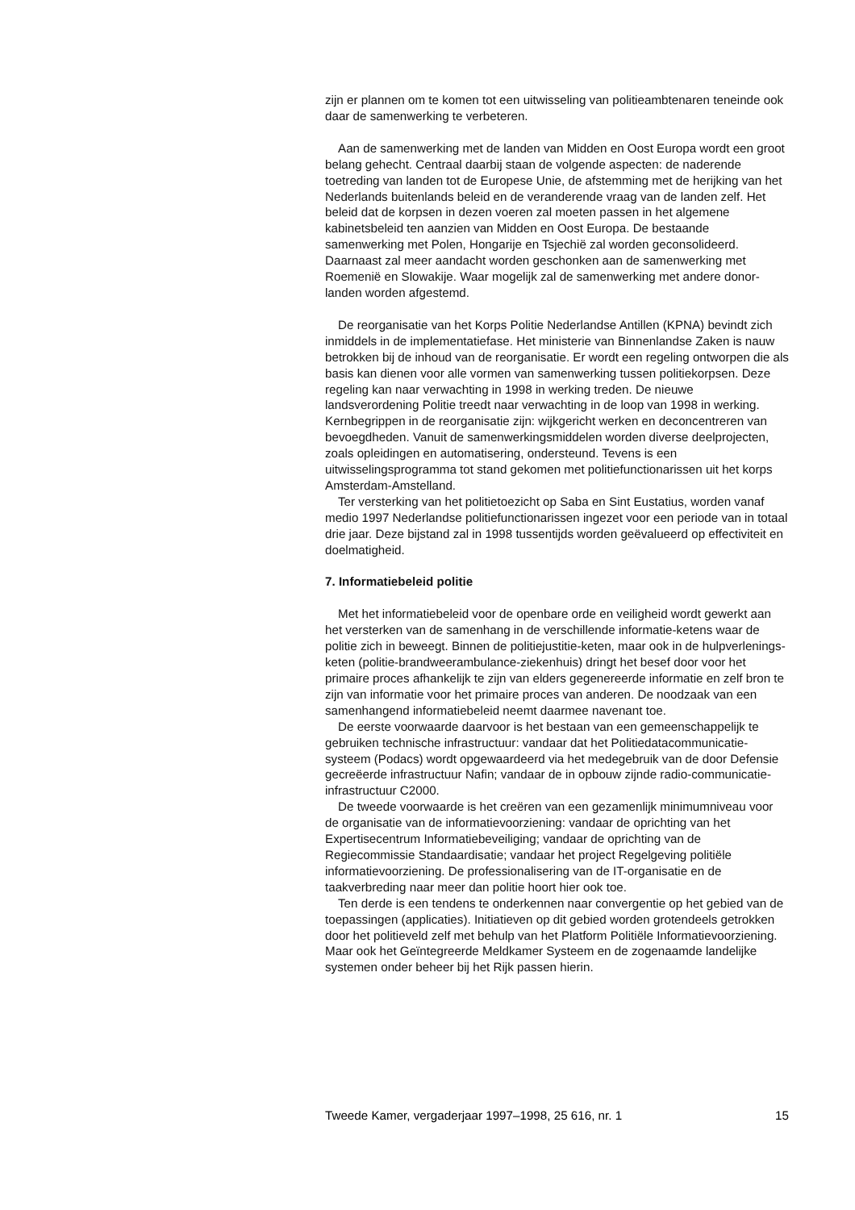zijn er plannen om te komen tot een uitwisseling van politieambtenaren teneinde ook daar de samenwerking te verbeteren.
Aan de samenwerking met de landen van Midden en Oost Europa wordt een groot belang gehecht. Centraal daarbij staan de volgende aspecten: de naderende toetreding van landen tot de Europese Unie, de afstemming met de herijking van het Nederlands buitenlands beleid en de veranderende vraag van de landen zelf. Het beleid dat de korpsen in dezen voeren zal moeten passen in het algemene kabinetsbeleid ten aanzien van Midden en Oost Europa. De bestaande samenwerking met Polen, Hongarije en Tsjechië zal worden geconsolideerd. Daarnaast zal meer aandacht worden geschonken aan de samenwerking met Roemenië en Slowakije. Waar mogelijk zal de samenwerking met andere donor-landen worden afgestemd.
De reorganisatie van het Korps Politie Nederlandse Antillen (KPNA) bevindt zich inmiddels in de implementatiefase. Het ministerie van Binnenlandse Zaken is nauw betrokken bij de inhoud van de reorganisatie. Er wordt een regeling ontworpen die als basis kan dienen voor alle vormen van samenwerking tussen politiekorpsen. Deze regeling kan naar verwachting in 1998 in werking treden. De nieuwe landsverordening Politie treedt naar verwachting in de loop van 1998 in werking. Kernbegrippen in de reorganisatie zijn: wijkgericht werken en deconcentreren van bevoegdheden. Vanuit de samenwerkingsmiddelen worden diverse deelprojecten, zoals opleidingen en automatisering, ondersteund. Tevens is een uitwisselingsprogramma tot stand gekomen met politiefunctionarissen uit het korps Amsterdam-Amstelland.
Ter versterking van het politietoezicht op Saba en Sint Eustatius, worden vanaf medio 1997 Nederlandse politiefunctionarissen ingezet voor een periode van in totaal drie jaar. Deze bijstand zal in 1998 tussentijds worden geëvalueerd op effectiviteit en doelmatigheid.
7. Informatiebeleid politie
Met het informatiebeleid voor de openbare orde en veiligheid wordt gewerkt aan het versterken van de samenhang in de verschillende informatie-ketens waar de politie zich in beweegt. Binnen de politiejustitie-keten, maar ook in de hulpverlenings-keten (politie-brandweerambulance-ziekenhuis) dringt het besef door voor het primaire proces afhankelijk te zijn van elders gegenereerde informatie en zelf bron te zijn van informatie voor het primaire proces van anderen. De noodzaak van een samenhangend informatiebeleid neemt daarmee navenant toe.
De eerste voorwaarde daarvoor is het bestaan van een gemeenschappelijk te gebruiken technische infrastructuur: vandaar dat het Politiedatacommunicatie-systeem (Podacs) wordt opgewaardeerd via het medegebruik van de door Defensie gecreëerde infrastructuur Nafin; vandaar de in opbouw zijnde radio-communicatie-infrastructuur C2000.
De tweede voorwaarde is het creëren van een gezamenlijk minimumniveau voor de organisatie van de informatievoorziening: vandaar de oprichting van het Expertisecentrum Informatiebeveiliging; vandaar de oprichting van de Regiecommissie Standaardisatie; vandaar het project Regelgeving politiële informatievoorziening. De professionalisering van de IT-organisatie en de taakverbreding naar meer dan politie hoort hier ook toe.
Ten derde is een tendens te onderkennen naar convergentie op het gebied van de toepassingen (applicaties). Initiatieven op dit gebied worden grotendeels getrokken door het politieveld zelf met behulp van het Platform Politiële Informatievoorziening. Maar ook het Geïntegreerde Meldkamer Systeem en de zogenaamde landelijke systemen onder beheer bij het Rijk passen hierin.
Tweede Kamer, vergaderjaar 1997–1998, 25 616, nr. 1 15